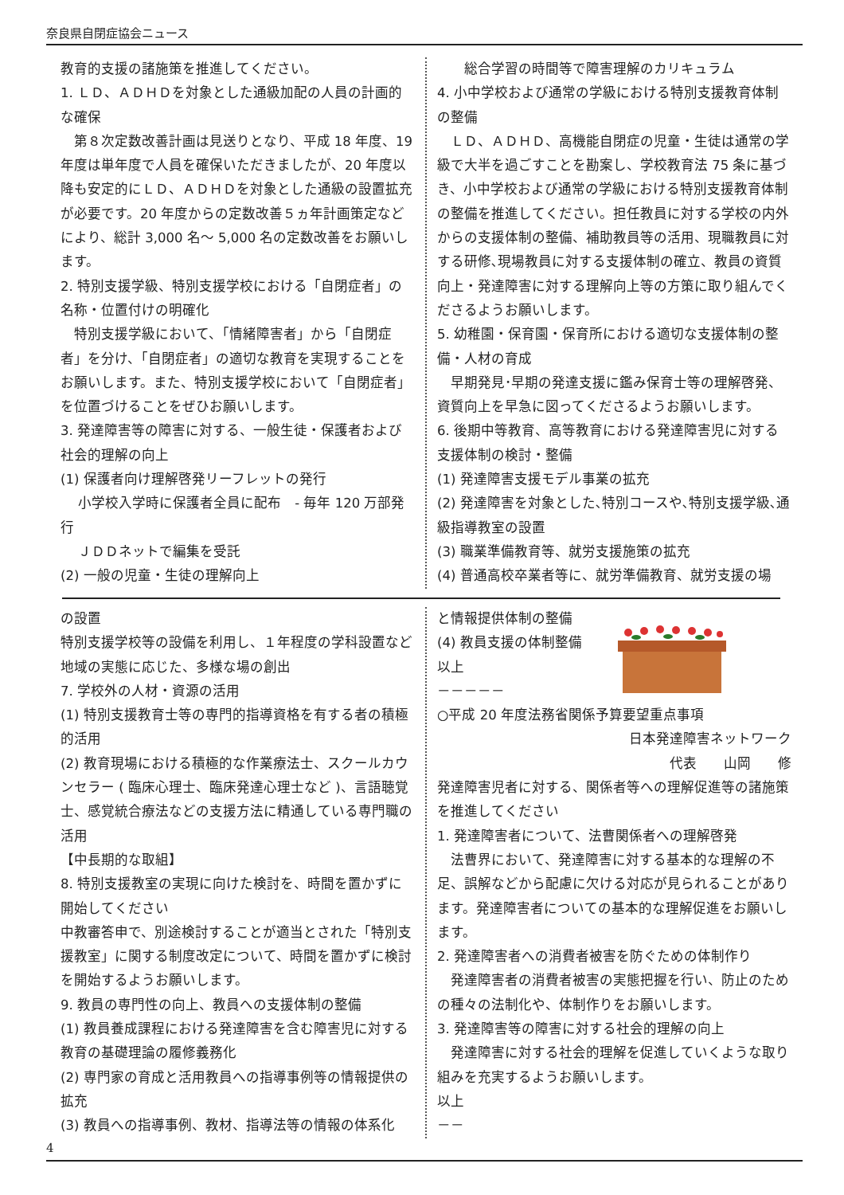奈良県自閉症協会ニュース
教育的支援の諸施策を推進してください。
1. ＬＤ、ＡＤＨＤを対象とした通級加配の人員の計画的な確保
第８次定数改善計画は見送りとなり、平成 18 年度、19 年度は単年度で人員を確保いただきましたが、20 年度以降も安定的にＬＤ、ＡＤＨＤを対象とした通級の設置拡充が必要です。20 年度からの定数改善５ヵ年計画策定などにより、総計 3,000 名〜 5,000 名の定数改善をお願いします。
2. 特別支援学級、特別支援学校における「自閉症者」の名称・位置付けの明確化
特別支援学級において、「情緒障害者」から「自閉症者」を分け、「自閉症者」の適切な教育を実現することをお願いします。また、特別支援学校において「自閉症者」を位置づけることをぜひお願いします。
3. 発達障害等の障害に対する、一般生徒・保護者および社会的理解の向上
(1) 保護者向け理解啓発リーフレットの発行
　 小学校入学時に保護者全員に配布　- 毎年 120 万部発行
　 ＪＤＤネットで編集を受託
(2) 一般の児童・生徒の理解向上
　　総合学習の時間等で障害理解のカリキュラム
4. 小中学校および通常の学級における特別支援教育体制の整備
ＬＤ、ＡＤＨＤ、高機能自閉症の児童・生徒は通常の学級で大半を過ごすことを勘案し、学校教育法 75 条に基づき、小中学校および通常の学級における特別支援教育体制の整備を推進してください。担任教員に対する学校の内外からの支援体制の整備、補助教員等の活用、現職教員に対する研修､現場教員に対する支援体制の確立、教員の資質向上・発達障害に対する理解向上等の方策に取り組んでくださるようお願いします。
5. 幼稚園・保育園・保育所における適切な支援体制の整備・人材の育成
早期発見･早期の発達支援に鑑み保育士等の理解啓発、資質向上を早急に図ってくださるようお願いします。
6. 後期中等教育、高等教育における発達障害児に対する支援体制の検討・整備
(1) 発達障害支援モデル事業の拡充
(2) 発達障害を対象とした､特別コースや､特別支援学級､通級指導教室の設置
(3) 職業準備教育等、就労支援施策の拡充
(4) 普通高校卒業者等に、就労準備教育、就労支援の場
の設置
特別支援学校等の設備を利用し、１年程度の学科設置など地域の実態に応じた、多様な場の創出
7. 学校外の人材・資源の活用
(1) 特別支援教育士等の専門的指導資格を有する者の積極的活用
(2) 教育現場における積極的な作業療法士、スクールカウンセラー ( 臨床心理士、臨床発達心理士など )、言語聴覚士、感覚統合療法などの支援方法に精通している専門職の活用
【中長期的な取組】
8. 特別支援教室の実現に向けた検討を、時間を置かずに開始してください
中教審答申で、別途検討することが適当とされた「特別支援教室」に関する制度改定について、時間を置かずに検討を開始するようお願いします。
9. 教員の専門性の向上、教員への支援体制の整備
(1) 教員養成課程における発達障害を含む障害児に対する教育の基礎理論の履修義務化
(2) 専門家の育成と活用教員への指導事例等の情報提供の拡充
(3) 教員への指導事例、教材、指導法等の情報の体系化
と情報提供体制の整備
(4) 教員支援の体制整備
以上
－－－－－
○平成 20 年度法務省関係予算要望重点事項
日本発達障害ネットワーク
代表　　山岡　　修
発達障害児者に対する、関係者等への理解促進等の諸施策を推進してください
1. 発達障害者について、法曹関係者への理解啓発
法曹界において、発達障害に対する基本的な理解の不足、誤解などから配慮に欠ける対応が見られることがあります。発達障害者についての基本的な理解促進をお願いします。
2. 発達障害者への消費者被害を防ぐための体制作り
発達障害者の消費者被害の実態把握を行い、防止のための種々の法制化や、体制作りをお願いします。
3. 発達障害等の障害に対する社会的理解の向上
発達障害に対する社会的理解を促進していくような取り組みを充実するようお願いします。
以上
－－
4